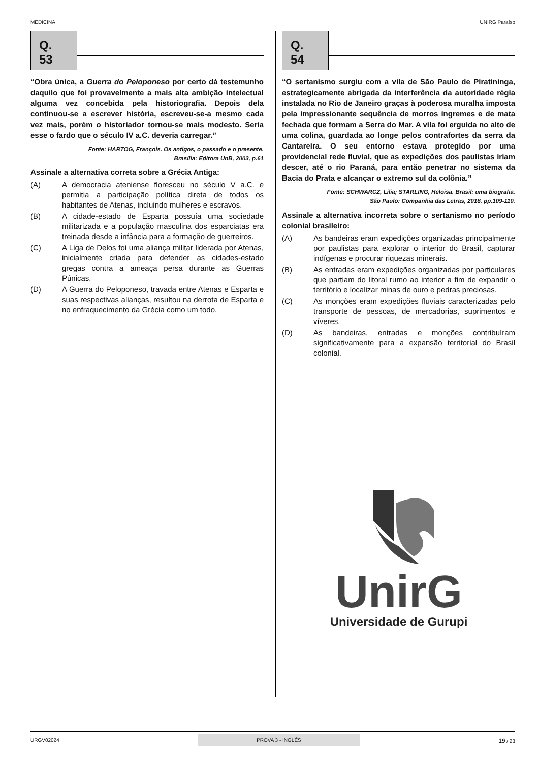MEDICINA UNIRG Paraíso
Q. 53
“Obra única, a Guerra do Peloponeso por certo dá testemunho daquilo que foi provavelmente a mais alta ambição intelectual alguma vez concebida pela historiografia. Depois dela continuou-se a escrever história, escreveu-se-a mesmo cada vez mais, porém o historiador tornou-se mais modesto. Seria esse o fardo que o século IV a.C. deveria carregar.”
Fonte: HARTOG, François. Os antigos, o passado e o presente.
Brasília: Editora UnB, 2003, p.61
Assinale a alternativa correta sobre a Grécia Antiga:
(A) A democracia ateniense floresceu no século V a.C. e permitia a participação política direta de todos os habitantes de Atenas, incluindo mulheres e escravos.
(B) A cidade-estado de Esparta possuía uma sociedade militarizada e a população masculina dos esparciatas era treinada desde a infância para a formação de guerreiros.
(C) A Liga de Delos foi uma aliança militar liderada por Atenas, inicialmente criada para defender as cidades-estado gregas contra a ameaça persa durante as Guerras Púnicas.
(D) A Guerra do Peloponeso, travada entre Atenas e Esparta e suas respectivas alianças, resultou na derrota de Esparta e no enfraquecimento da Grécia como um todo.
Q. 54
“O sertanismo surgiu com a vila de São Paulo de Piratininga, estrategicamente abrigada da interferência da autoridade régia instalada no Rio de Janeiro graças à poderosa muralha imposta pela impressionante sequência de morros íngremes e de mata fechada que formam a Serra do Mar. A vila foi erguida no alto de uma colina, guardada ao longe pelos contrafortes da serra da Cantareira. O seu entorno estava protegido por uma providencial rede fluvial, que as expedições dos paulistas iriam descer, até o rio Paraná, para então penetrar no sistema da Bacia do Prata e alcançar o extremo sul da colônia.”
Fonte: SCHWARCZ, Lilia; STARLING, Heloisa. Brasil: uma biografia.
São Paulo: Companhia das Letras, 2018, pp.109-110.
Assinale a alternativa incorreta sobre o sertanismo no período colonial brasileiro:
(A) As bandeiras eram expedições organizadas principalmente por paulistas para explorar o interior do Brasil, capturar indígenas e procurar riquezas minerais.
(B) As entradas eram expedições organizadas por particulares que partiam do litoral rumo ao interior a fim de expandir o território e localizar minas de ouro e pedras preciosas.
(C) As monções eram expedições fluviais caracterizadas pelo transporte de pessoas, de mercadorias, suprimentos e víveres.
(D) As bandeiras, entradas e monções contribuíram significativamente para a expansão territorial do Brasil colonial.
UnirG
Universidade de Gurupi
URGV02024 PROVA 3 - INGLÊS 19 / 23